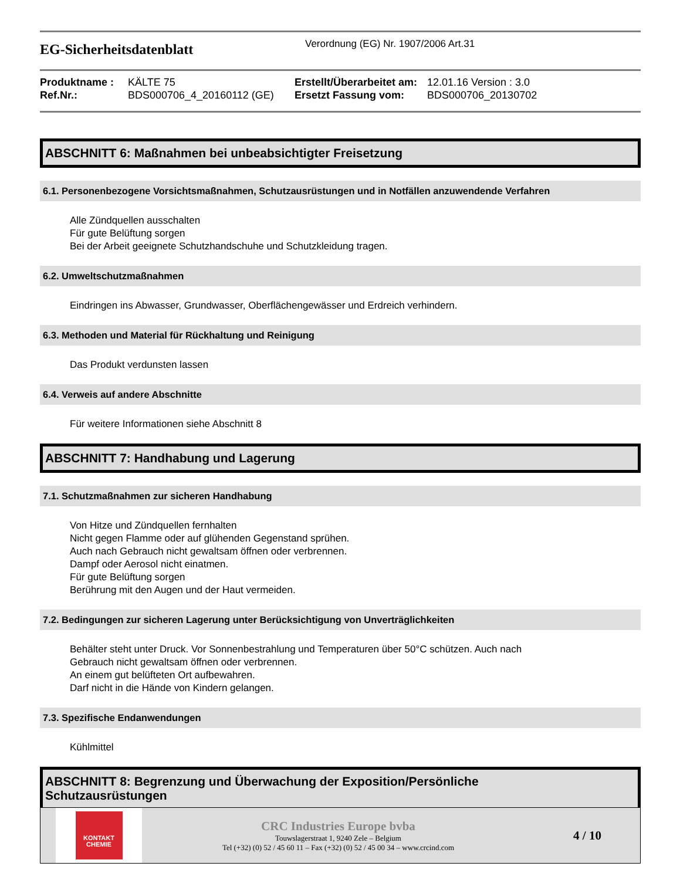EG-Sicherheitsdatenblatt
Verordnung (EG) Nr. 1907/2006 Art.31
Produktname : KÄLTE 75 Erstellt/Überarbeitet am: 12.01.16 Version : 3.0 Ref.Nr.: BDS000706_4_20160112 (GE) Ersetzt Fassung vom: BDS000706_20130702
ABSCHNITT 6: Maßnahmen bei unbeabsichtigter Freisetzung
6.1. Personenbezogene Vorsichtsmaßnahmen, Schutzausrüstungen und in Notfällen anzuwendende Verfahren
Alle Zündquellen ausschalten
Für gute Belüftung sorgen
Bei der Arbeit geeignete Schutzhandschuhe und Schutzkleidung tragen.
6.2. Umweltschutzmaßnahmen
Eindringen ins Abwasser, Grundwasser, Oberflächengewässer und Erdreich verhindern.
6.3. Methoden und Material für Rückhaltung und Reinigung
Das Produkt verdunsten lassen
6.4. Verweis auf andere Abschnitte
Für weitere Informationen siehe Abschnitt 8
ABSCHNITT 7: Handhabung und Lagerung
7.1. Schutzmaßnahmen zur sicheren Handhabung
Von Hitze und Zündquellen fernhalten
Nicht gegen Flamme oder auf glühenden Gegenstand sprühen.
Auch nach Gebrauch nicht gewaltsam öffnen oder verbrennen.
Dampf oder Aerosol nicht einatmen.
Für gute Belüftung sorgen
Berührung mit den Augen und der Haut vermeiden.
7.2. Bedingungen zur sicheren Lagerung unter Berücksichtigung von Unverträglichkeiten
Behälter steht unter Druck. Vor Sonnenbestrahlung und Temperaturen über 50°C schützen. Auch nach
Gebrauch nicht gewaltsam öffnen oder verbrennen.
An einem gut belüfteten Ort aufbewahren.
Darf nicht in die Hände von Kindern gelangen.
7.3. Spezifische Endanwendungen
Kühlmittel
ABSCHNITT 8: Begrenzung und Überwachung der Exposition/Persönliche
Schutzausrüstungen
KONTAKT
CHEMIE
CRC Industries Europe bvba
Touwslagerstraat 1, 9240 Zele – Belgium
Tel (+32) (0) 52 / 45 60 11 – Fax (+32) (0) 52 / 45 00 34 – www.crcind.com
4 / 10